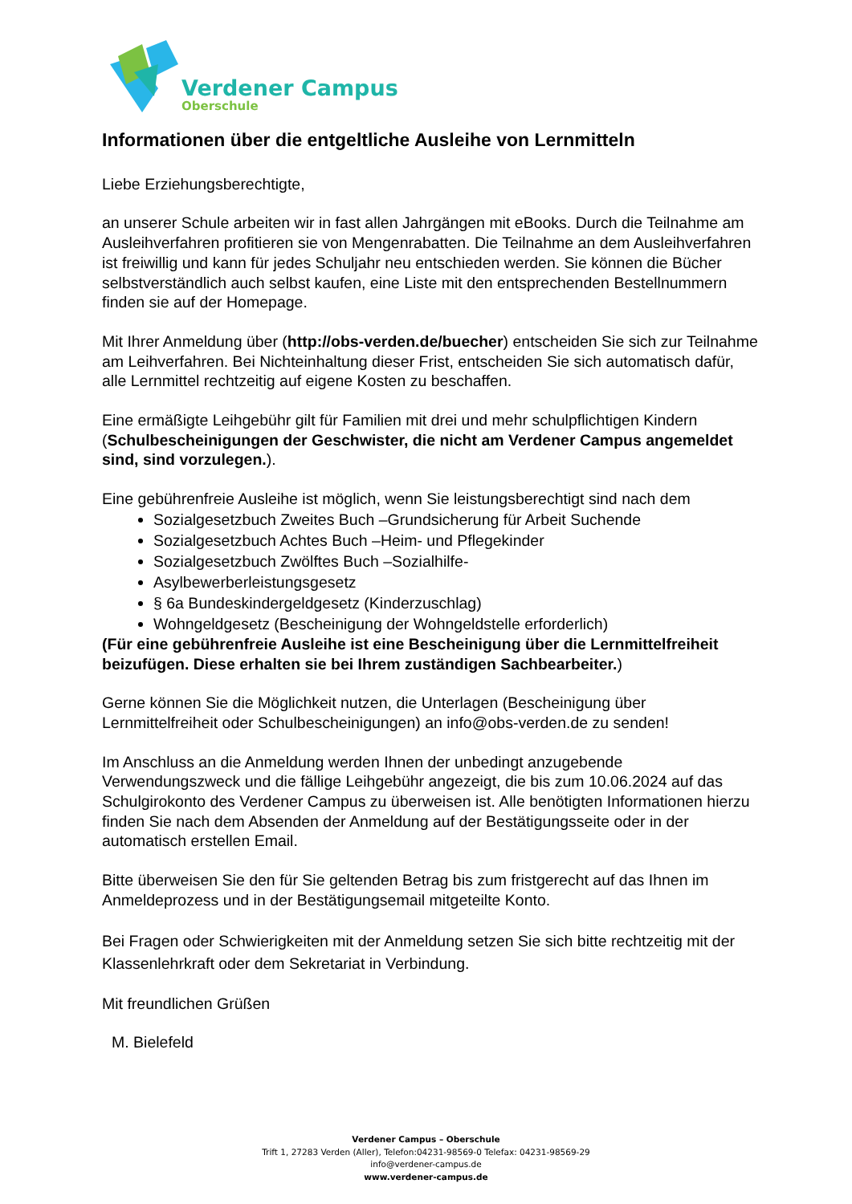Verdener Campus
Oberschule
Informationen über die entgeltliche Ausleihe von Lernmitteln
Liebe Erziehungsberechtigte,
an unserer Schule arbeiten wir in fast allen Jahrgängen mit eBooks. Durch die Teilnahme am Ausleihverfahren profitieren sie von Mengenrabatten. Die Teilnahme an dem Ausleihverfahren ist freiwillig und kann für jedes Schuljahr neu entschieden werden. Sie können die Bücher selbstverständlich auch selbst kaufen, eine Liste mit den entsprechenden Bestellnummern finden sie auf der Homepage.
Mit Ihrer Anmeldung über (http://obs-verden.de/buecher) entscheiden Sie sich zur Teilnahme am Leihverfahren. Bei Nichteinhaltung dieser Frist, entscheiden Sie sich automatisch dafür, alle Lernmittel rechtzeitig auf eigene Kosten zu beschaffen.
Eine ermäßigte Leihgebühr gilt für Familien mit drei und mehr schulpflichtigen Kindern
(Schulbescheinigungen der Geschwister, die nicht am Verdener Campus angemeldet sind, sind vorzulegen.).
Eine gebührenfreie Ausleihe ist möglich, wenn Sie leistungsberechtigt sind nach dem
Sozialgesetzbuch Zweites Buch –Grundsicherung für Arbeit Suchende
Sozialgesetzbuch Achtes Buch –Heim- und Pflegekinder
Sozialgesetzbuch Zwölftes Buch –Sozialhilfe-
Asylbewerberleistungsgesetz
§ 6a Bundeskindergeldgesetz (Kinderzuschlag)
Wohngeldgesetz (Bescheinigung der Wohngeldstelle erforderlich)
(Für eine gebührenfreie Ausleihe ist eine Bescheinigung über die Lernmittelfreiheit beizufügen. Diese erhalten sie bei Ihrem zuständigen Sachbearbeiter.)
Gerne können Sie die Möglichkeit nutzen, die Unterlagen (Bescheinigung über Lernmittelfreiheit oder Schulbescheinigungen) an info@obs-verden.de zu senden!
Im Anschluss an die Anmeldung werden Ihnen der unbedingt anzugebende Verwendungszweck und die fällige Leihgebühr angezeigt, die bis zum 10.06.2024 auf das Schulgirokonto des Verdener Campus zu überweisen ist. Alle benötigten Informationen hierzu finden Sie nach dem Absenden der Anmeldung auf der Bestätigungsseite oder in der automatisch erstellen Email.
Bitte überweisen Sie den für Sie geltenden Betrag bis zum fristgerecht auf das Ihnen im Anmeldeprozess und in der Bestätigungsemail mitgeteilte Konto.
Bei Fragen oder Schwierigkeiten mit der Anmeldung setzen Sie sich bitte rechtzeitig mit der Klassenlehrkraft oder dem Sekretariat in Verbindung.
Mit freundlichen Grüßen
M. Bielefeld
Verdener Campus – Oberschule
Trift 1, 27283 Verden (Aller), Telefon:04231-98569-0 Telefax: 04231-98569-29
info@verdener-campus.de
www.verdener-campus.de